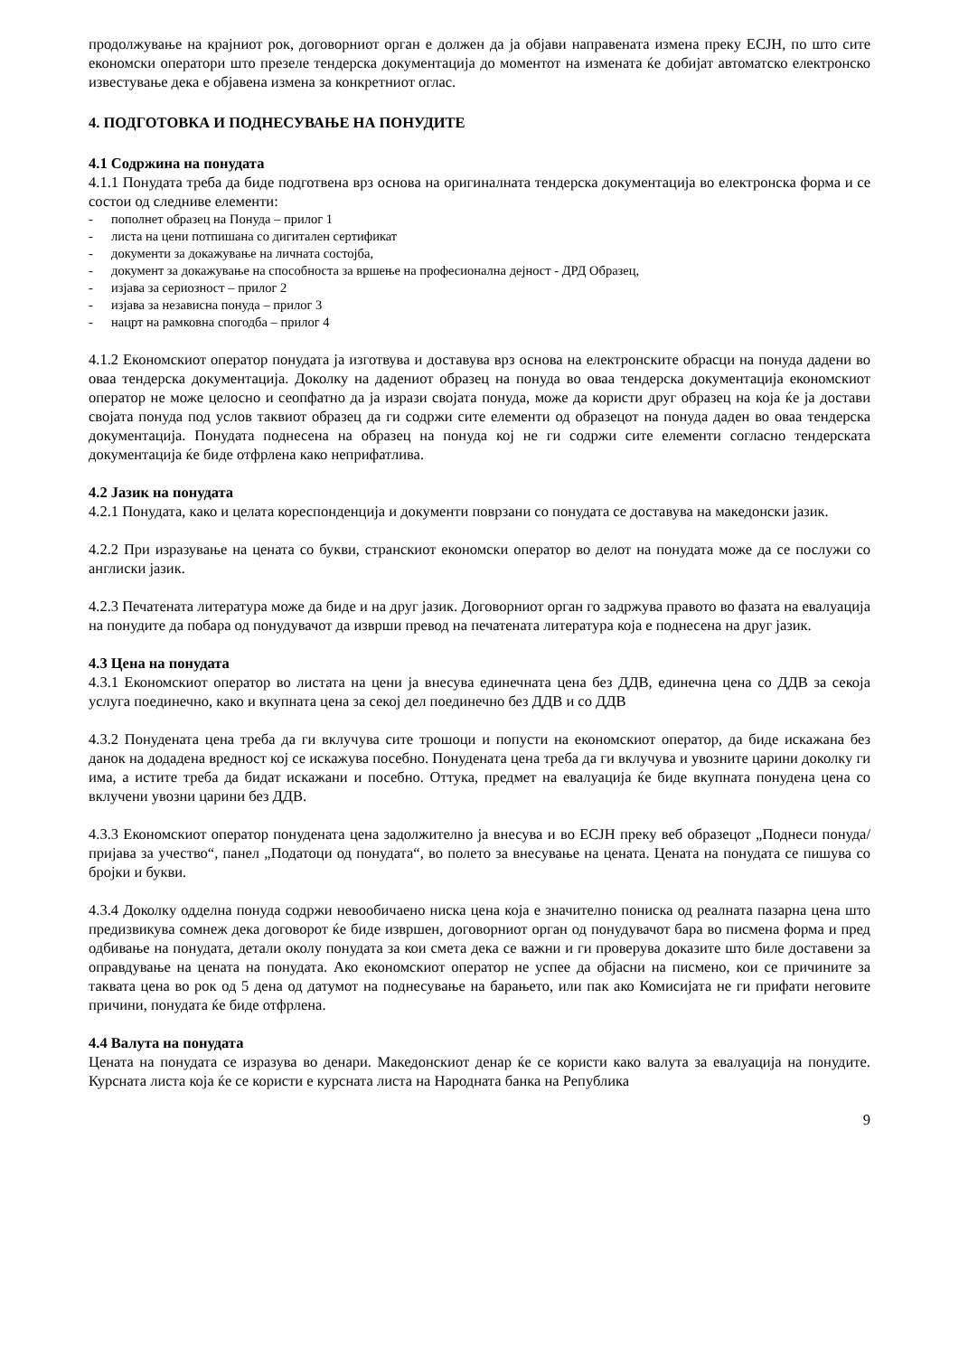продолжување на крајниот рок, договорниот орган е должен да ја објави направената измена преку ЕСЈН, по што сите економски оператори што презеле тендерска документација до моментот на измената ќе добијат автоматско електронско известување дека е објавена измена за конкретниот оглас.
4. ПОДГОТОВКА И ПОДНЕСУВАЊЕ НА ПОНУДИТЕ
4.1 Содржина на понудата
4.1.1 Понудата треба да биде подготвена врз основа на оригиналната тендерска документација во електронска форма и се состои од следниве елементи:
- пополнет образец на Понуда – прилог 1
- листа на цени потпишана со дигитален сертификат
- документи за докажување на личната состојба,
- документ за докажување на способноста за вршење на професионална дејност - ДРД Образец,
- изјава за сериозност – прилог 2
- изјава за независна понуда – прилог 3
- нацрт на рамковна спогодба – прилог 4
4.1.2 Економскиот оператор понудата ја изготвува и доставува врз основа на електронските обрасци на понуда дадени во оваа тендерска документација. Доколку на дадениот образец на понуда во оваа тендерска документација економскиот оператор не може целосно и сеопфатно да ја изрази својата понуда, може да користи друг образец на која ќе ја достави својата понуда под услов таквиот образец да ги содржи сите елементи од образецот на понуда даден во оваа тендерска документација. Понудата поднесена на образец на понуда кој не ги содржи сите елементи согласно тендерската документација ќе биде отфрлена како неприфатлива.
4.2 Јазик на понудата
4.2.1 Понудата, како и целата кореспонденција и документи поврзани со понудата се доставува на македонски јазик.
4.2.2 При изразување на цената со букви, странскиот економски оператор во делот на понудата може да се послужи со англиски јазик.
4.2.3 Печатената литература може да биде и на друг јазик. Договорниот орган го задржува правото во фазата на евалуација на понудите да побара од понудувачот да изврши превод на печатената литература која е поднесена на друг јазик.
4.3 Цена на понудата
4.3.1 Економскиот оператор во листата на цени ја внесува единечната цена без ДДВ, единечна цена со ДДВ за секоја услуга поединечно, како и вкупната цена за секој дел поединечно без ДДВ и со ДДВ
4.3.2 Понудената цена треба да ги вклучува сите трошоци и попусти на економскиот оператор, да биде искажана без данок на додадена вредност кој се искажува посебно. Понудената цена треба да ги вклучува и увозните царини доколку ги има, а истите треба да бидат искажани и посебно. Оттука, предмет на евалуација ќе биде вкупната понудена цена со вклучени увозни царини без ДДВ.
4.3.3 Економскиот оператор понудената цена задолжително ја внесува и во ЕСЈН преку веб образецот „Поднеси понуда/пријава за учество“, панел „Податоци од понудата“, во полето за внесување на цената. Цената на понудата се пишува со бројки и букви.
4.3.4 Доколку одделна понуда содржи невообичаено ниска цена која е значително пониска од реалната пазарна цена што предизвикува сомнеж дека договорот ќе биде извршен, договорниот орган од понудувачот бара во писмена форма и пред одбивање на понудата, детали околу понудата за кои смета дека се важни и ги проверува доказите што биле доставени за оправдување на цената на понудата. Ако економскиот оператор не успее да објасни на писмено, кои се причините за таквата цена во рок од 5 дена од датумот на поднесување на барањето, или пак ако Комисијата не ги прифати неговите причини, понудата ќе биде отфрлена.
4.4 Валута на понудата
Цената на понудата се изразува во денари. Македонскиот денар ќе се користи како валута за евалуација на понудите. Курсната листа која ќе се користи е курсната листа на Народната банка на Република
9